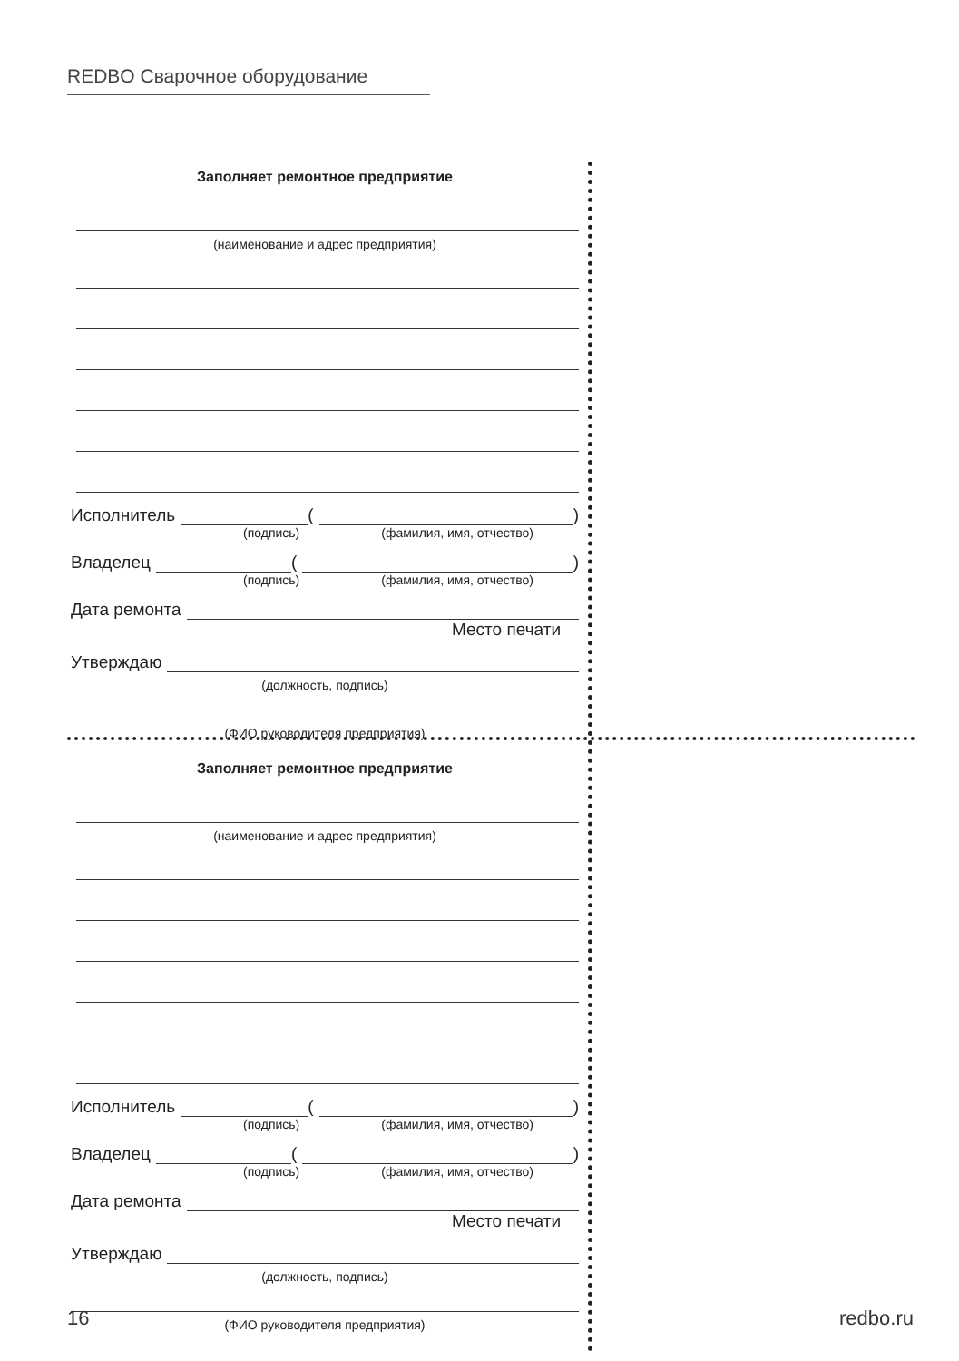REDBO Сварочное оборудование
Заполняет ремонтное предприятие
(наименование и адрес предприятия)
Исполнитель ( )
(подпись) (фамилия, имя, отчество)
Владелец ( )
(подпись) (фамилия, имя, отчество)
Дата ремонта
Место печати
Утверждаю
(должность, подпись)
(ФИО руководителя предприятия)
Заполняет ремонтное предприятие
(наименование и адрес предприятия)
Исполнитель ( )
(подпись) (фамилия, имя, отчество)
Владелец ( )
(подпись) (фамилия, имя, отчество)
Дата ремонта
Место печати
Утверждаю
(должность, подпись)
(ФИО руководителя предприятия)
16 redbo.ru